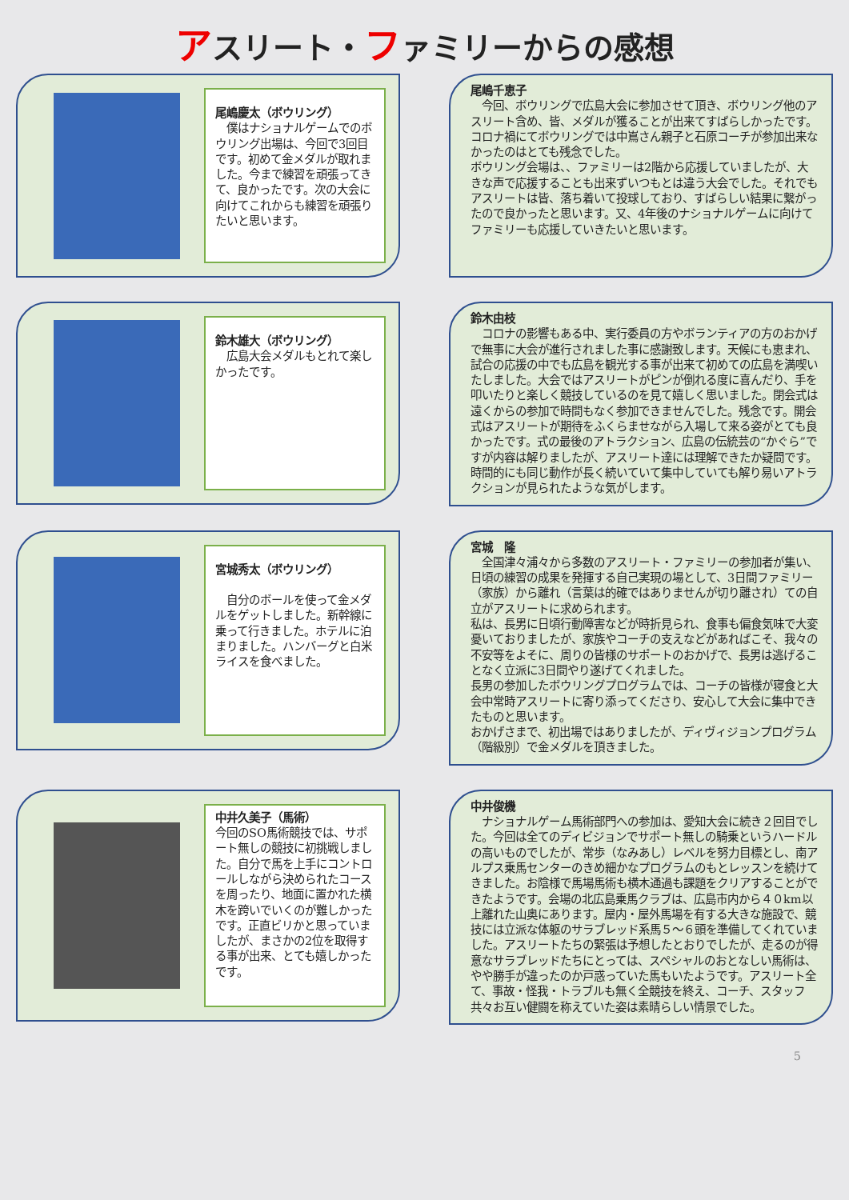アスリート・ファミリーからの感想
尾嶋慶太（ボウリング）
　僕はナショナルゲームでのボウリング出場は、今回で3回目です。初めて金メダルが取れました。今まで練習を頑張ってきて、良かったです。次の大会に向けてこれからも練習を頑張りたいと思います。
尾嶋千恵子
　今回、ボウリングで広島大会に参加させて頂き、ボウリング他のアスリート含め、皆、メダルが獲ることが出来てすばらしかったです。
コロナ禍にてボウリングでは中嶌さん親子と石原コーチが参加出来なかったのはとても残念でした。
ボウリング会場は、、ファミリーは2階から応援していましたが、大きな声で応援することも出来ずいつもとは違う大会でした。それでもアスリートは皆、落ち着いて投球しており、すばらしい結果に繋がったので良かったと思います。又、4年後のナショナルゲームに向けてファミリーも応援していきたいと思います。
鈴木雄大（ボウリング）
　広島大会メダルもとれて楽しかったです。
鈴木由枝
　コロナの影響もある中、実行委員の方やボランティアの方のおかげで無事に大会が進行されました事に感謝致します。天候にも恵まれ、試合の応援の中でも広島を観光する事が出来て初めての広島を満喫いたしました。大会ではアスリートがピンが倒れる度に喜んだり、手を叩いたりと楽しく競技しているのを見て嬉しく思いました。閉会式は遠くからの参加で時間もなく参加できませんでした。残念です。開会式はアスリートが期待をふくらませながら入場して来る姿がとても良かったです。式の最後のアトラクション、広島の伝統芸の“かぐら”ですが内容は解りましたが、アスリート達には理解できたか疑問です。
時間的にも同じ動作が長く続いていて集中していても解り易いアトラクションが見られたような気がします。
宮城秀太（ボウリング）
　自分のボールを使って金メダルをゲットしました。新幹線に乗って行きました。ホテルに泊まりました。ハンバーグと白米ライスを食べました。
宮城　隆
　全国津々浦々から多数のアスリート・ファミリーの参加者が集い、日頃の練習の成果を発揮する自己実現の場として、3日間ファミリー（家族）から離れ（言葉は的確ではありませんが切り離され）ての自立がアスリートに求められます。
私は、長男に日頃行動障害などが時折見られ、食事も偏食気味で大変憂いておりましたが、家族やコーチの支えなどがあればこそ、我々の不安等をよそに、周りの皆様のサポートのおかげで、長男は逃げることなく立派に3日間やり遂げてくれました。
長男の参加したボウリングプログラムでは、コーチの皆様が寝食と大会中常時アスリートに寄り添ってくださり、安心して大会に集中できたものと思います。
おかげさまで、初出場ではありましたが、ディヴィジョンプログラム（階級別）で金メダルを頂きました。
中井久美子（馬術）
今回のSO馬術競技では、サポート無しの競技に初挑戦しました。自分で馬を上手にコントロールしながら決められたコースを周ったり、地面に置かれた横木を跨いでいくのが難しかったです。正直ビリかと思っていましたが、まさかの2位を取得する事が出来、とても嬉しかったです。
中井俊機
　ナショナルゲーム馬術部門への参加は、愛知大会に続き２回目でした。今回は全てのディビジョンでサポート無しの騎乗というハードルの高いものでしたが、常歩（なみあし）レベルを努力目標とし、南アルプス乗馬センターのきめ細かなプログラムのもとレッスンを続けてきました。お陰様で馬場馬術も横木通過も課題をクリアすることができたようです。会場の北広島乗馬クラブは、広島市内から４０km以上離れた山奥にあります。屋内・屋外馬場を有する大きな施設で、競技には立派な体躯のサラブレッド系馬５～６頭を準備してくれていました。アスリートたちの緊張は予想したとおりでしたが、走るのが得意なサラブレッドたちにとっては、スペシャルのおとなしい馬術は、やや勝手が違ったのか戸惑っていた馬もいたようです。アスリート全て、事故・怪我・トラブルも無く全競技を終え、コーチ、スタッフ共々お互い健闘を称えていた姿は素晴らしい情景でした。
5